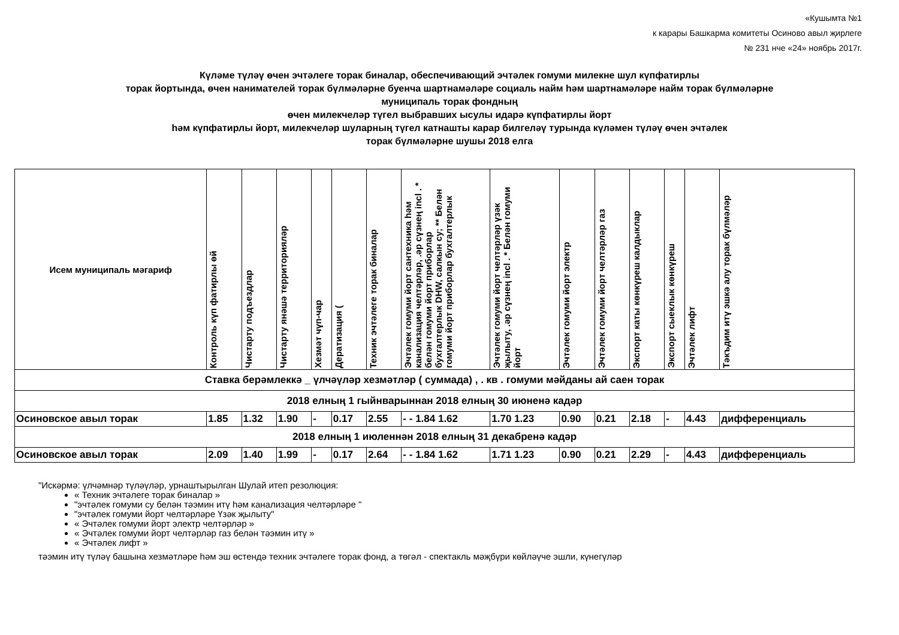«Кушымта №1
к карары Башкарма комитеты Осиново авыл җирлеге
№ 231 нче «24» ноябрь 2017г.
Күләме түләү өчен эчтәлеге торак биналар, обеспечивающий эчтәлек гомуми милекне шул күпфатирлы
торак йортында, өчен нанимателей торак бүлмәләрне буенча шартнамәләре социаль найм һәм шартнамәләре найм торак бүлмәләрне
муниципаль торак фондның
өчен милекчеләр түгел выбравших ысулы идарә күпфатирлы йорт
һәм күпфатирлы йорт, милекчеләр шуларның түгел катнашты карар билгеләү турында күләмен түләү өчен эчтәлек
торак бүлмәләрне шушы 2018 елга
| Исем муниципаль мәгариф | Контроль күп фатирлы өй | Чистарту подъездлар | Чистарту янәшә территорияләр | Хезмәт чүп-чар | Дератизация ( | Техник эчтәлеге торак биналар | Эчтәлек гомуми йорт сантехника һәм канализация челтәрләр, .әр сүзнең incl . * белән гомуми йорт приборлар бухгалтерлык DHW, салкын су; ** Белән гомуми йорт приборлар бухгалтерлык | Эчтәлек гомуми йорт челтәрләр үзәк җылыту, .әр сүзнең incl . * Белән гомуми йорт | Эчтәлек гомуми йорт электр | Эчтәлек гомуми йорт челтәрләр газ | Экспорт каты көнкүреш калдыклар | Экспорт сыеклык көнкүреш | Эчтәлек лифт | Тәкъдим итү эшкә алу торак бүлмәләр |
| --- | --- | --- | --- | --- | --- | --- | --- | --- | --- | --- | --- | --- | --- | --- |
| Ставка берәмлеккә _ үлчәүләр хезмәтләр ( суммада) , . кв . гомуми мәйданы ай саен торак | | | | | | | | | | | | | | |
| 2018 елның 1 гыйнварыннан 2018 елның 30 июненә кадәр | | | | | | | | | | | | | | |
| Осиновское авыл торак | 1.85 | 1.32 | 1.90 | - | 0.17 | 2.55 | - - 1.84 1.62 | 1.70 1.23 | 0.90 | 0.21 | 2.18 | - | 4.43 | дифференциаль |
| 2018 елның 1 июленнән 2018 елның 31 декабренә кадәр | | | | | | | | | | | | | | |
| Осиновское авыл торак | 2.09 | 1.40 | 1.99 | - | 0.17 | 2.64 | - - 1.84 1.62 | 1.71 1.23 | 0.90 | 0.21 | 2.29 | - | 4.43 | дифференциаль |
"Искәрмә: үлчәмнәр түләүләр, урнаштырылган Шулай итеп резолюция:
« Техник эчтәлеге торак биналар »
"эчтәлек гомуми су белән тәэмин итү һәм канализация челтәрләре "
"эчтәлек гомуми йорт челтәрләре Үзәк җылыту"
« Эчтәлек гомуми йорт электр челтәрләр »
« Эчтәлек гомуми йорт челтәрләр газ белән тәэмин итү »
« Эчтәлек лифт »
тәэмин итү түләү башына хезмәтләре һәм эш өстендә техник эчтәлеге торак фонд, а төгәл - спектакль мәҗбүри көйләүче эшли, күнегүләр